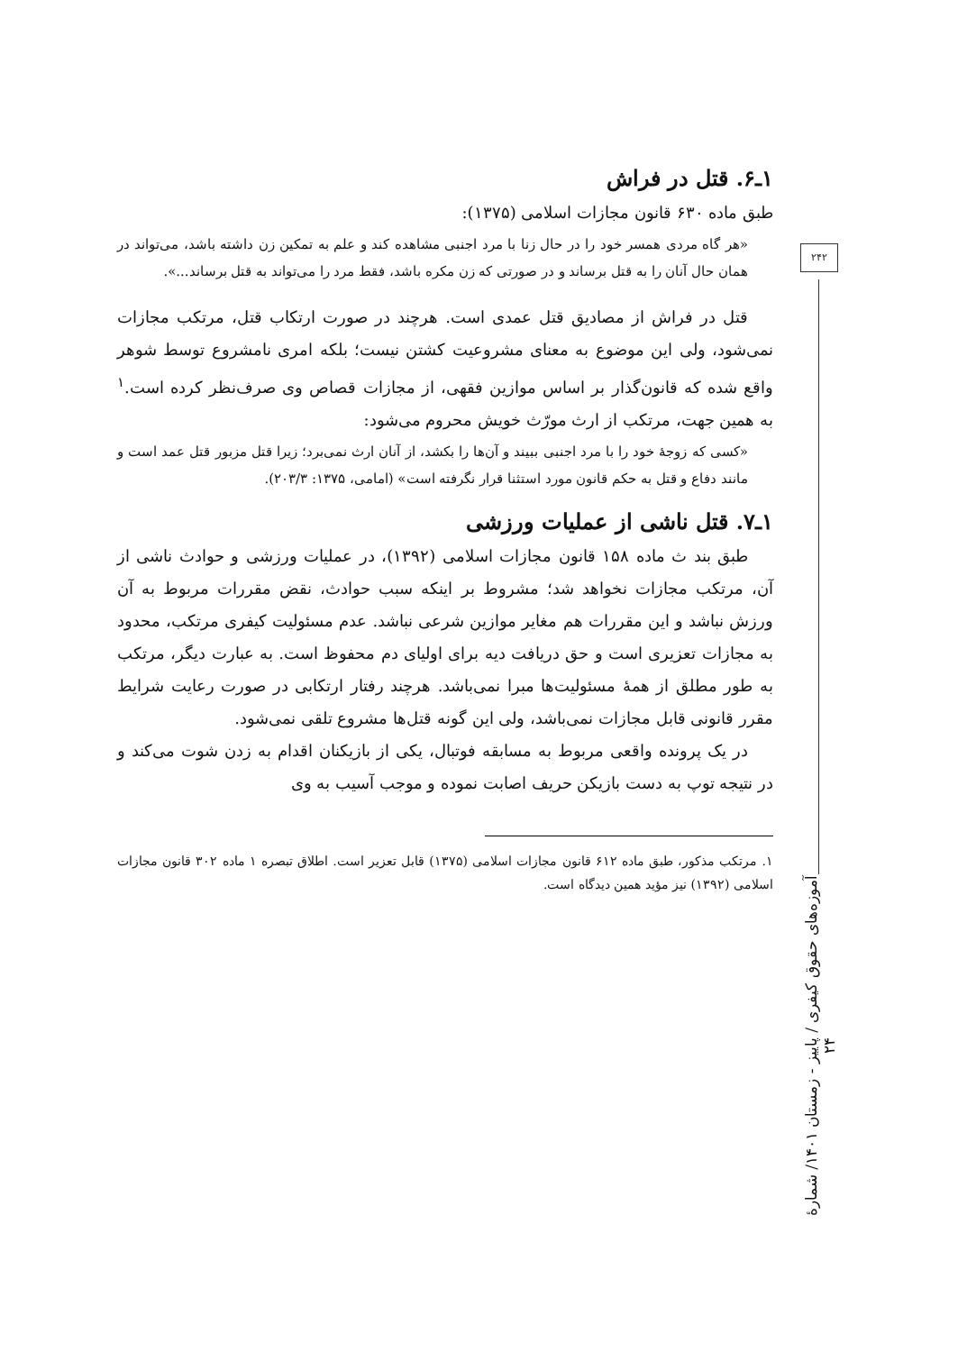۱ـ۶. قتل در فراش
طبق ماده ۶۳۰ قانون مجازات اسلامی (۱۳۷۵):
«هر گاه مردی همسر خود را در حال زنا با مرد اجنبی مشاهده کند و علم به تمکین زن داشته باشد، می‌تواند در همان حال آنان را به قتل برساند و در صورتی که زن مکره باشد، فقط مرد را می‌تواند به قتل برساند...».
قتل در فراش از مصادیق قتل عمدی است. هرچند در صورت ارتکاب قتل، مرتکب مجازات نمی‌شود، ولی این موضوع به معنای مشروعیت کشتن نیست؛ بلکه امری نامشروع توسط شوهر واقع شده که قانون‌گذار بر اساس موازین فقهی، از مجازات قصاص وی صرف‌نظر کرده است.<sup>۱</sup> به همین جهت، مرتکب از ارث مورّث خویش محروم می‌شود:
«کسی که زوجهٔ خود را با مرد اجنبی ببیند و آن‌ها را بکشد، از آنان ارث نمی‌برد؛ زیرا قتل مزبور قتل عمد است و مانند دفاع و قتل به حکم قانون مورد استثنا قرار نگرفته است» (امامی، ۱۳۷۵: ۲۰۳/۳).
۱ـ۷. قتل ناشی از عملیات ورزشی
طبق بند ث ماده ۱۵۸ قانون مجازات اسلامی (۱۳۹۲)، در عملیات ورزشی و حوادث ناشی از آن، مرتکب مجازات نخواهد شد؛ مشروط بر اینکه سبب حوادث، نقض مقررات مربوط به آن ورزش نباشد و این مقررات هم مغایر موازین شرعی نباشد. عدم مسئولیت کیفری مرتکب، محدود به مجازات تعزیری است و حق دریافت دیه برای اولیای دم محفوظ است. به عبارت دیگر، مرتکب به طور مطلق از همهٔ مسئولیت‌ها مبرا نمی‌باشد. هرچند رفتار ارتکابی در صورت رعایت شرایط مقرر قانونی قابل مجازات نمی‌باشد، ولی این گونه قتل‌ها مشروع تلقی نمی‌شود.
در یک پرونده واقعی مربوط به مسابقه فوتبال، یکی از بازیکنان اقدام به زدن شوت می‌کند و در نتیجه توپ به دست بازیکن حریف اصابت نموده و موجب آسیب به وی
۱. مرتکب مذکور، طبق ماده ۶۱۲ قانون مجازات اسلامی (۱۳۷۵) قابل تعزیر است. اطلاق تبصره ۱ ماده ۳۰۲ قانون مجازات اسلامی (۱۳۹۲) نیز مؤید همین دیدگاه است.
۲۴۲
آموزه‌های حقوق کیفری / پاییز - زمستان ۱۴۰۱/ شمارهٔ ۲۴